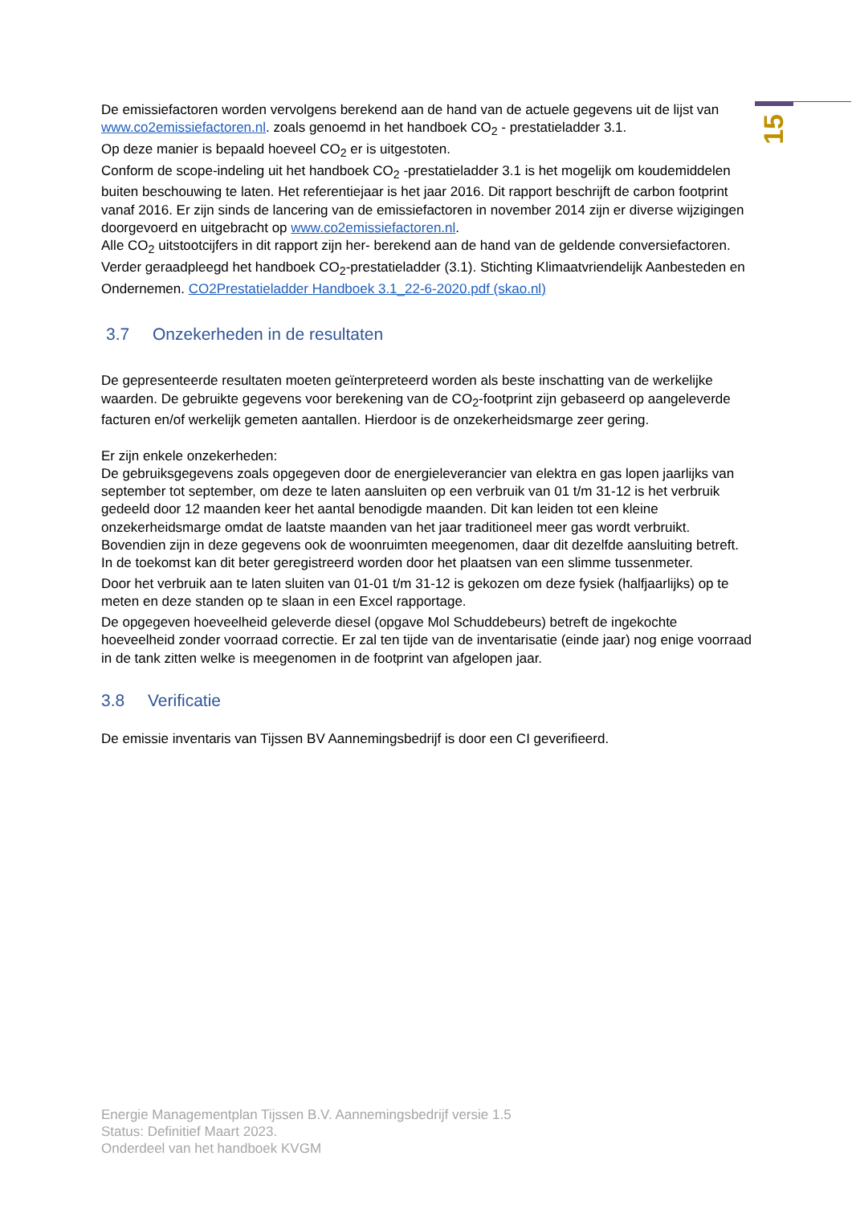15
De emissiefactoren worden vervolgens berekend aan de hand van de actuele gegevens uit de lijst van www.co2emissiefactoren.nl. zoals genoemd in het handboek CO<sub>2</sub> - prestatieladder 3.1.
Op deze manier is bepaald hoeveel CO<sub>2</sub> er is uitgestoten.
Conform de scope-indeling uit het handboek CO<sub>2</sub> -prestatieladder 3.1 is het mogelijk om koudemiddelen buiten beschouwing te laten. Het referentiejaar is het jaar 2016. Dit rapport beschrijft de carbon footprint vanaf 2016. Er zijn sinds de lancering van de emissiefactoren in november 2014 zijn er diverse wijzigingen doorgevoerd en uitgebracht op www.co2emissiefactoren.nl.
Alle CO<sub>2</sub> uitstootcijfers in dit rapport zijn her- berekend aan de hand van de geldende conversiefactoren.
Verder geraadpleegd het handboek CO<sub>2</sub>-prestatieladder (3.1). Stichting Klimaatvriendelijk Aanbesteden en Ondernemen. CO2Prestatieladder Handboek 3.1_22-6-2020.pdf (skao.nl)
3.7 Onzekerheden in de resultaten
De gepresenteerde resultaten moeten geïnterpreteerd worden als beste inschatting van de werkelijke waarden. De gebruikte gegevens voor berekening van de CO<sub>2</sub>-footprint zijn gebaseerd op aangeleverde facturen en/of werkelijk gemeten aantallen. Hierdoor is de onzekerheidsmarge zeer gering.
Er zijn enkele onzekerheden:
De gebruiksgegevens zoals opgegeven door de energieleverancier van elektra en gas lopen jaarlijks van september tot september, om deze te laten aansluiten op een verbruik van 01 t/m 31-12 is het verbruik gedeeld door 12 maanden keer het aantal benodigde maanden. Dit kan leiden tot een kleine onzekerheidsmarge omdat de laatste maanden van het jaar traditioneel meer gas wordt verbruikt. Bovendien zijn in deze gegevens ook de woonruimten meegenomen, daar dit dezelfde aansluiting betreft. In de toekomst kan dit beter geregistreerd worden door het plaatsen van een slimme tussenmeter.
Door het verbruik aan te laten sluiten van 01-01 t/m 31-12 is gekozen om deze fysiek (halfjaarlijks) op te meten en deze standen op te slaan in een Excel rapportage.
De opgegeven hoeveelheid geleverde diesel (opgave Mol Schuddebeurs) betreft de ingekochte hoeveelheid zonder voorraad correctie. Er zal ten tijde van de inventarisatie (einde jaar) nog enige voorraad in de tank zitten welke is meegenomen in de footprint van afgelopen jaar.
3.8 Verificatie
De emissie inventaris van Tijssen BV Aannemingsbedrijf is door een CI geverifieerd.
Energie Managementplan Tijssen B.V. Aannemingsbedrijf versie 1.5
Status: Definitief Maart 2023.
Onderdeel van het handboek KVGM